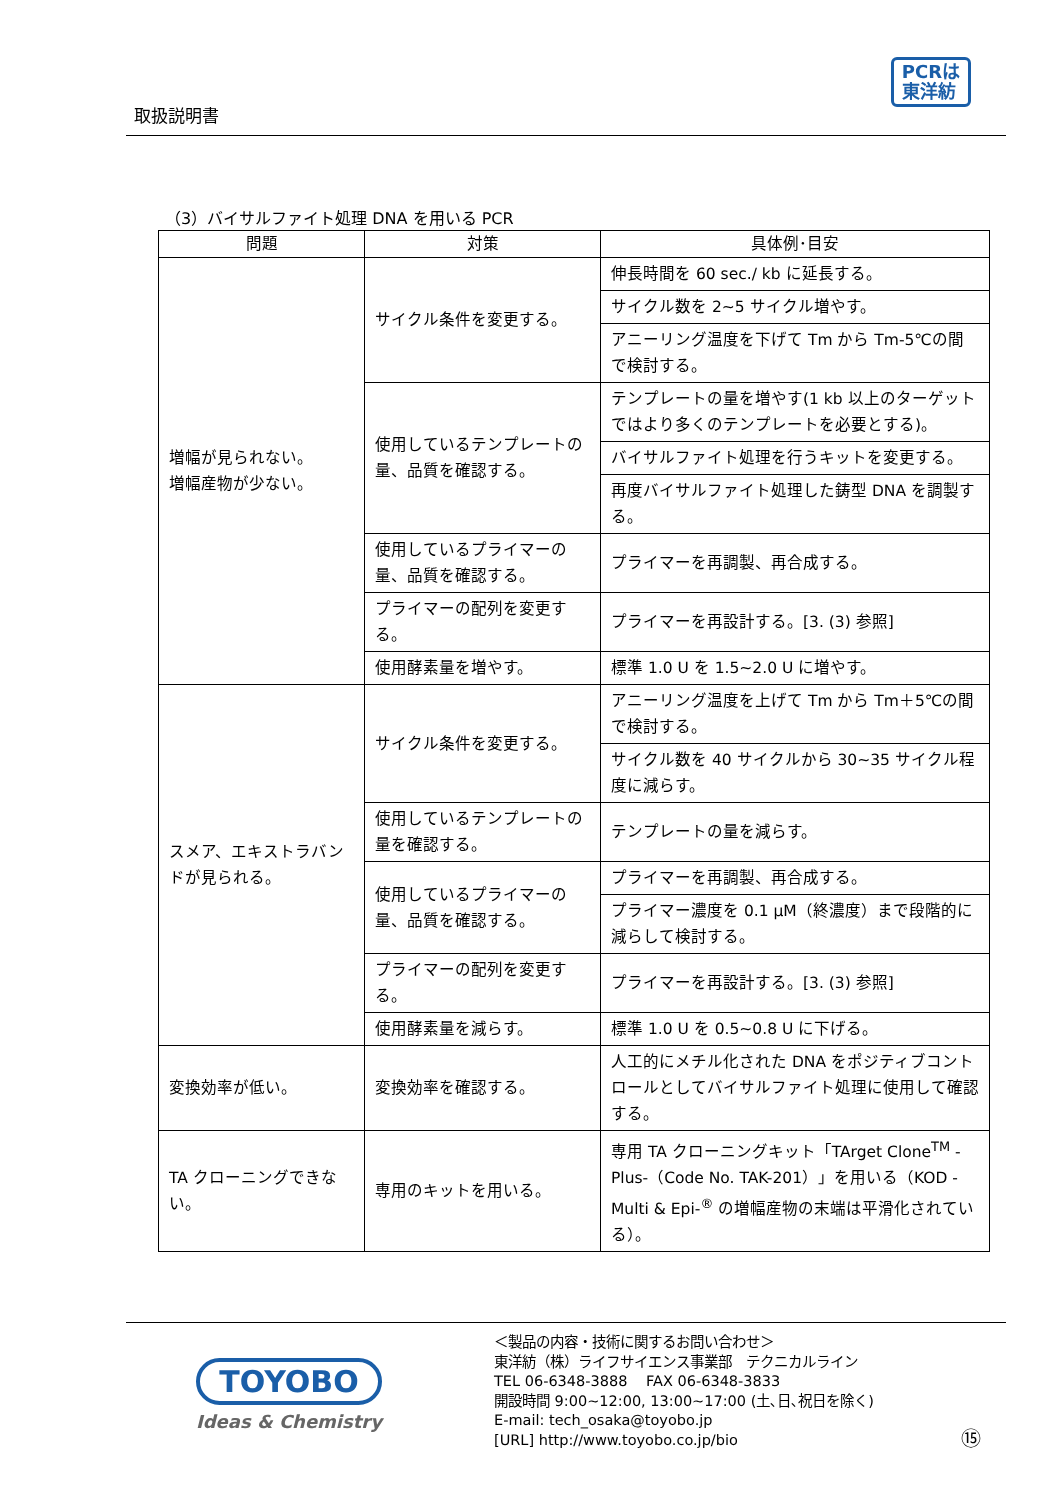取扱説明書
PCRは
東洋紡
（3）バイサルファイト処理 DNA を用いる PCR
| 問題 | 対策 | 具体例･目安 |
| --- | --- | --- |
| 増幅が見られない。 増幅産物が少ない。 | サイクル条件を変更する。 | 伸長時間を 60 sec./ kb に延長する。 |
| | | サイクル数を 2~5 サイクル増やす。 |
| | | アニーリング温度を下げて Tm から Tm-5℃の間で検討する。 |
| | 使用しているテンプレートの量、品質を確認する。 | テンプレートの量を増やす(1 kb 以上のターゲットではより多くのテンプレートを必要とする)。 |
| | | バイサルファイト処理を行うキットを変更する。 |
| | | 再度バイサルファイト処理した鋳型 DNA を調製する。 |
| | 使用しているプライマーの量、品質を確認する。 | プライマーを再調製、再合成する。 |
| | プライマーの配列を変更する。 | プライマーを再設計する。[3. (3) 参照] |
| | 使用酵素量を増やす。 | 標準 1.0 U を 1.5~2.0 U に増やす。 |
| スメア、エキストラバンドが見られる。 | サイクル条件を変更する。 | アニーリング温度を上げて Tm から Tm＋5℃の間で検討する。 |
| | | サイクル数を 40 サイクルから 30~35 サイクル程度に減らす。 |
| | 使用しているテンプレートの量を確認する。 | テンプレートの量を減らす。 |
| | 使用しているプライマーの量、品質を確認する。 | プライマーを再調製、再合成する。 |
| | | プライマー濃度を 0.1 μM（終濃度）まで段階的に減らして検討する。 |
| | プライマーの配列を変更する。 | プライマーを再設計する。[3. (3) 参照] |
| | 使用酵素量を減らす。 | 標準 1.0 U を 0.5~0.8 U に下げる。 |
| 変換効率が低い。 | 変換効率を確認する。 | 人工的にメチル化された DNA をポジティブコントロールとしてバイサルファイト処理に使用して確認する。 |
| TA クローニングできない。 | 専用のキットを用いる。 | 専用 TA クローニングキット「TArget Clone<sup>TM</sup> -Plus-（Code No. TAK-201）」を用いる（KOD -Multi & Epi-<sup>®</sup> の増幅産物の末端は平滑化されている）。 |
TOYOBO
Ideas & Chemistry
＜製品の内容・技術に関するお問い合わせ＞
東洋紡（株）ライフサイエンス事業部　テクニカルライン
TEL 06-6348-3888　 FAX 06-6348-3833
開設時間 9:00~12:00, 13:00~17:00 (土､日､祝日を除く)
E-mail: tech_osaka@toyobo.jp
[URL] http://www.toyobo.co.jp/bio
⑮